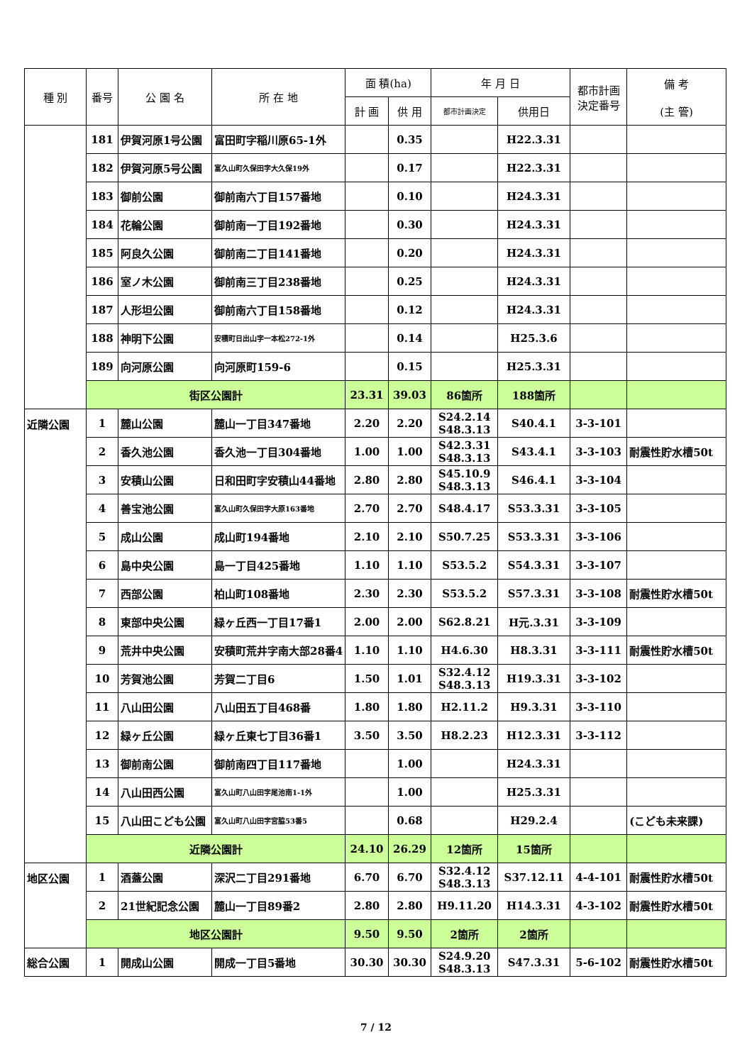| 種 別 | 番号 | 公 園 名 | 所 在 地 | 面 積(ha) | | 年 月 日 | | 都市計画 決定番号 | 備 考 (主 管) |
| --- | --- | --- | --- | --- | --- | --- | --- | --- | --- |
| | | | | 計 画 | 供 用 | 都市計画決定 | 供用日 | | |
| | 181 | 伊賀河原1号公園 | 富田町字稲川原65-1外 | | 0.35 | | H22.3.31 | | |
| | 182 | 伊賀河原5号公園 | 富久山町久保田字大久保19外 | | 0.17 | | H22.3.31 | | |
| | 183 | 御前公園 | 御前南六丁目157番地 | | 0.10 | | H24.3.31 | | |
| | 184 | 花輪公園 | 御前南一丁目192番地 | | 0.30 | | H24.3.31 | | |
| | 185 | 阿良久公園 | 御前南二丁目141番地 | | 0.20 | | H24.3.31 | | |
| | 186 | 室ノ木公園 | 御前南三丁目238番地 | | 0.25 | | H24.3.31 | | |
| | 187 | 人形坦公園 | 御前南六丁目158番地 | | 0.12 | | H24.3.31 | | |
| | 188 | 神明下公園 | 安積町日出山字一本松272-1外 | | 0.14 | | H25.3.6 | | |
| | 189 | 向河原公園 | 向河原町159-6 | | 0.15 | | H25.3.31 | | |
| | 街区公園計 | | | 23.31 | 39.03 | 86箇所 | 188箇所 | | |
| 近隣公園 | 1 | 麓山公園 | 麓山一丁目347番地 | 2.20 | 2.20 | S24.2.14 S48.3.13 | S40.4.1 | 3-3-101 | |
| | 2 | 香久池公園 | 香久池一丁目304番地 | 1.00 | 1.00 | S42.3.31 S48.3.13 | S43.4.1 | 3-3-103 | 耐震性貯水槽50t |
| | 3 | 安積山公園 | 日和田町字安積山44番地 | 2.80 | 2.80 | S45.10.9 S48.3.13 | S46.4.1 | 3-3-104 | |
| | 4 | 善宝池公園 | 富久山町久保田字大原163番地 | 2.70 | 2.70 | S48.4.17 | S53.3.31 | 3-3-105 | |
| | 5 | 成山公園 | 成山町194番地 | 2.10 | 2.10 | S50.7.25 | S53.3.31 | 3-3-106 | |
| | 6 | 島中央公園 | 島一丁目425番地 | 1.10 | 1.10 | S53.5.2 | S54.3.31 | 3-3-107 | |
| | 7 | 西部公園 | 柏山町108番地 | 2.30 | 2.30 | S53.5.2 | S57.3.31 | 3-3-108 | 耐震性貯水槽50t |
| | 8 | 東部中央公園 | 緑ヶ丘西一丁目17番1 | 2.00 | 2.00 | S62.8.21 | H元.3.31 | 3-3-109 | |
| | 9 | 荒井中央公園 | 安積町荒井字南大部28番4 | 1.10 | 1.10 | H4.6.30 | H8.3.31 | 3-3-111 | 耐震性貯水槽50t |
| | 10 | 芳賀池公園 | 芳賀二丁目6 | 1.50 | 1.01 | S32.4.12 S48.3.13 | H19.3.31 | 3-3-102 | |
| | 11 | 八山田公園 | 八山田五丁目468番 | 1.80 | 1.80 | H2.11.2 | H9.3.31 | 3-3-110 | |
| | 12 | 緑ヶ丘公園 | 緑ヶ丘東七丁目36番1 | 3.50 | 3.50 | H8.2.23 | H12.3.31 | 3-3-112 | |
| | 13 | 御前南公園 | 御前南四丁目117番地 | | 1.00 | | H24.3.31 | | |
| | 14 | 八山田西公園 | 富久山町八山田字尾池南1-1外 | | 1.00 | | H25.3.31 | | |
| | 15 | 八山田こども公園 | 富久山町八山田字宮脇53番5 | | 0.68 | | H29.2.4 | | (こども未来課) |
| | 近隣公園計 | | | 24.10 | 26.29 | 12箇所 | 15箇所 | | |
| 地区公園 | 1 | 酒蓋公園 | 深沢二丁目291番地 | 6.70 | 6.70 | S32.4.12 S48.3.13 | S37.12.11 | 4-4-101 | 耐震性貯水槽50t |
| | 2 | 21世紀記念公園 | 麓山一丁目89番2 | 2.80 | 2.80 | H9.11.20 | H14.3.31 | 4-3-102 | 耐震性貯水槽50t |
| | 地区公園計 | | | 9.50 | 9.50 | 2箇所 | 2箇所 | | |
| 総合公園 | 1 | 開成山公園 | 開成一丁目5番地 | 30.30 | 30.30 | S24.9.20 S48.3.13 | S47.3.31 | 5-6-102 | 耐震性貯水槽50t |
7 / 12